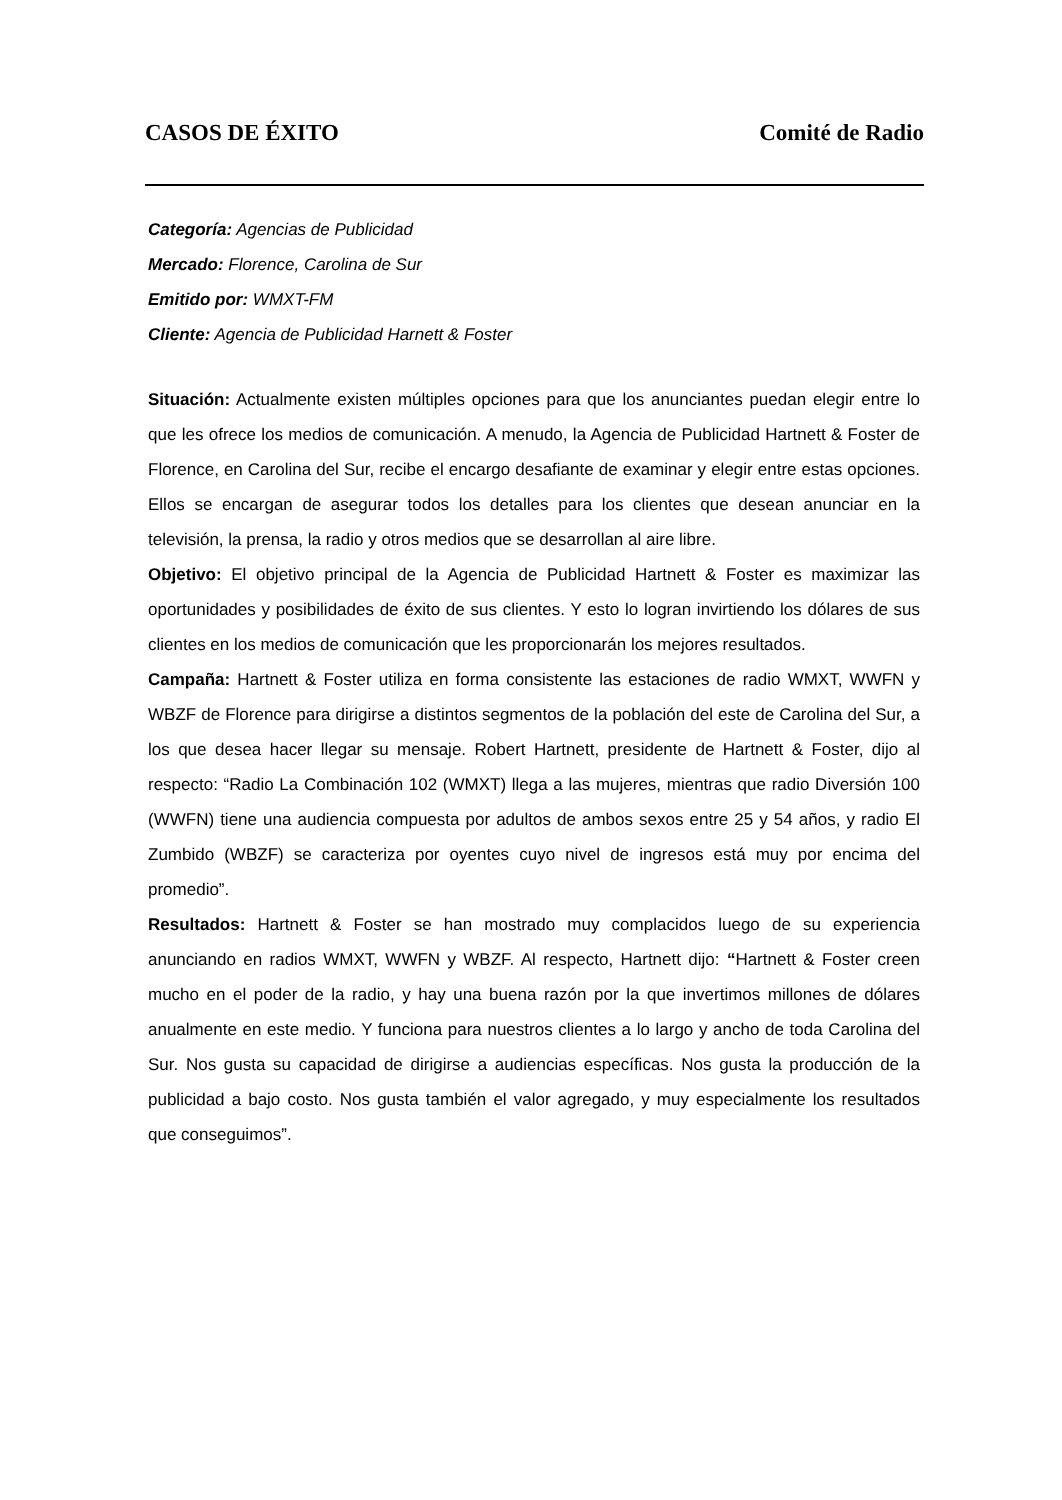CASOS DE ÉXITO Comité de Radio
Categoría: Agencias de Publicidad
Mercado: Florence, Carolina de Sur
Emitido por: WMXT-FM
Cliente: Agencia de Publicidad Harnett & Foster
Situación: Actualmente existen múltiples opciones para que los anunciantes puedan elegir entre lo que les ofrece los medios de comunicación. A menudo, la Agencia de Publicidad Hartnett & Foster de Florence, en Carolina del Sur, recibe el encargo desafiante de examinar y elegir entre estas opciones. Ellos se encargan de asegurar todos los detalles para los clientes que desean anunciar en la televisión, la prensa, la radio y otros medios que se desarrollan al aire libre.
Objetivo: El objetivo principal de la Agencia de Publicidad Hartnett & Foster es maximizar las oportunidades y posibilidades de éxito de sus clientes. Y esto lo logran invirtiendo los dólares de sus clientes en los medios de comunicación que les proporcionarán los mejores resultados.
Campaña: Hartnett & Foster utiliza en forma consistente las estaciones de radio WMXT, WWFN y WBZF de Florence para dirigirse a distintos segmentos de la población del este de Carolina del Sur, a los que desea hacer llegar su mensaje. Robert Hartnett, presidente de Hartnett & Foster, dijo al respecto: “Radio La Combinación 102 (WMXT) llega a las mujeres, mientras que radio Diversión 100 (WWFN) tiene una audiencia compuesta por adultos de ambos sexos entre 25 y 54 años, y radio El Zumbido (WBZF) se caracteriza por oyentes cuyo nivel de ingresos está muy por encima del promedio”.
Resultados: Hartnett & Foster se han mostrado muy complacidos luego de su experiencia anunciando en radios WMXT, WWFN y WBZF. Al respecto, Hartnett dijo: “Hartnett & Foster creen mucho en el poder de la radio, y hay una buena razón por la que invertimos millones de dólares anualmente en este medio. Y funciona para nuestros clientes a lo largo y ancho de toda Carolina del Sur. Nos gusta su capacidad de dirigirse a audiencias específicas. Nos gusta la producción de la publicidad a bajo costo. Nos gusta también el valor agregado, y muy especialmente los resultados que conseguimos”.